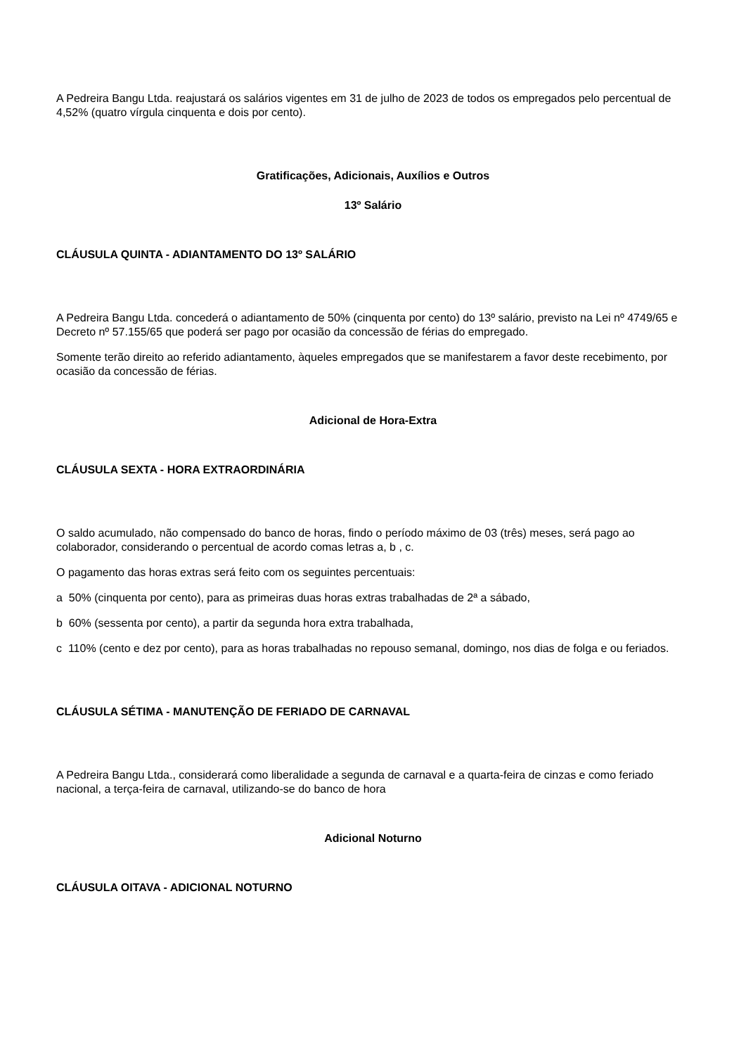A Pedreira Bangu Ltda. reajustará os salários vigentes em 31 de julho de 2023 de todos os empregados pelo percentual de 4,52% (quatro vírgula cinquenta e dois por cento).
Gratificações, Adicionais, Auxílios e Outros
13º Salário
CLÁUSULA QUINTA - ADIANTAMENTO DO 13º SALÁRIO
A Pedreira Bangu Ltda. concederá o adiantamento de 50% (cinquenta por cento) do 13º salário, previsto na Lei nº 4749/65 e Decreto nº 57.155/65 que poderá ser pago por ocasião da concessão de férias do empregado.
Somente terão direito ao referido adiantamento, àqueles empregados que se manifestarem a favor deste recebimento, por ocasião da concessão de férias.
Adicional de Hora-Extra
CLÁUSULA SEXTA - HORA EXTRAORDINÁRIA
O saldo acumulado, não compensado do banco de horas, findo o período máximo de 03 (três) meses, será pago ao colaborador, considerando o percentual de acordo comas letras a, b , c.
O pagamento das horas extras será feito com os seguintes percentuais:
a 50% (cinquenta por cento), para as primeiras duas horas extras trabalhadas de 2ª a sábado,
b 60% (sessenta por cento), a partir da segunda hora extra trabalhada,
c 110% (cento e dez por cento), para as horas trabalhadas no repouso semanal, domingo, nos dias de folga e ou feriados.
CLÁUSULA SÉTIMA - MANUTENÇÃO DE FERIADO DE CARNAVAL
A Pedreira Bangu Ltda., considerará como liberalidade a segunda de carnaval e a quarta-feira de cinzas e como feriado nacional, a terça-feira de carnaval, utilizando-se do banco de hora
Adicional Noturno
CLÁUSULA OITAVA - ADICIONAL NOTURNO